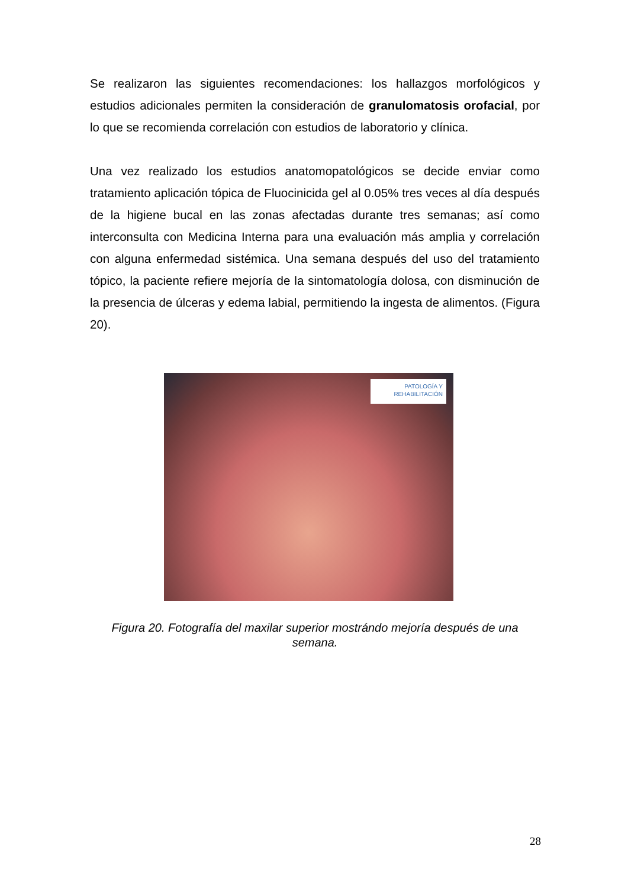Se realizaron las siguientes recomendaciones: los hallazgos morfológicos y estudios adicionales permiten la consideración de granulomatosis orofacial, por lo que se recomienda correlación con estudios de laboratorio y clínica.
Una vez realizado los estudios anatomopatológicos se decide enviar como tratamiento aplicación tópica de Fluocinicida gel al 0.05% tres veces al día después de la higiene bucal en las zonas afectadas durante tres semanas; así como interconsulta con Medicina Interna para una evaluación más amplia y correlación con alguna enfermedad sistémica. Una semana después del uso del tratamiento tópico, la paciente refiere mejoría de la sintomatología dolosa, con disminución de la presencia de úlceras y edema labial, permitiendo la ingesta de alimentos. (Figura 20).
PATOLOGÍA Y
REHABILITACIÓN
Figura 20. Fotografía del maxilar superior mostrándo mejoría después de una semana.
28